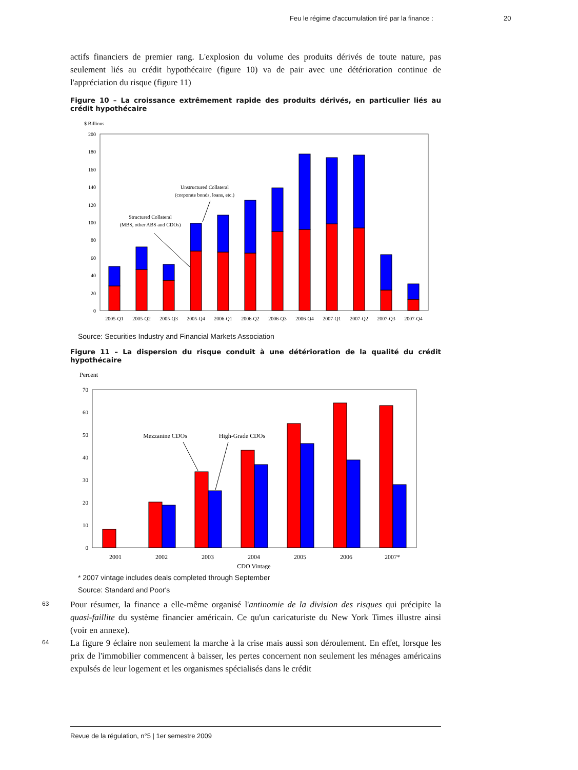Feu le régime d'accumulation tiré par la finance : 20
actifs financiers de premier rang. L'explosion du volume des produits dérivés de toute nature, pas seulement liés au crédit hypothécaire (figure 10) va de pair avec une détérioration continue de l'appréciation du risque (figure 11)
Figure 10 – La croissance extrêmement rapide des produits dérivés, en particulier liés au crédit hypothécaire
$ Billions
0
20
40
60
80
100
120
140
160
180
200
2005-Q1
2005-Q2
2005-Q3
2005-Q4
2006-Q1
2006-Q2
2006-Q3
2006-Q4
2007-Q1
2007-Q2
2007-Q3
2007-Q4
Unstructured Collateral
(corporate bonds, loans, etc.)
Structured Collateral
(MBS, other ABS and CDOs)
Source: Securities Industry and Financial Markets Association
Figure 11 – La dispersion du risque conduit à une détérioration de la qualité du crédit hypothécaire
Percent
0
10
20
30
40
50
60
70
2001
2002
2003
2004
2005
2006
2007*
CDO Vintage
Mezzanine CDOs
High-Grade CDOs
* 2007 vintage includes deals completed through September
Source: Standard and Poor's
63
Pour résumer, la finance a elle-même organisé l'antinomie de la division des risques qui précipite la quasi-faillite du système financier américain. Ce qu'un caricaturiste du New York Times illustre ainsi (voir en annexe).
64
La figure 9 éclaire non seulement la marche à la crise mais aussi son déroulement. En effet, lorsque les prix de l'immobilier commencent à baisser, les pertes concernent non seulement les ménages américains expulsés de leur logement et les organismes spécialisés dans le crédit
Revue de la régulation, n°5 | 1er semestre 2009